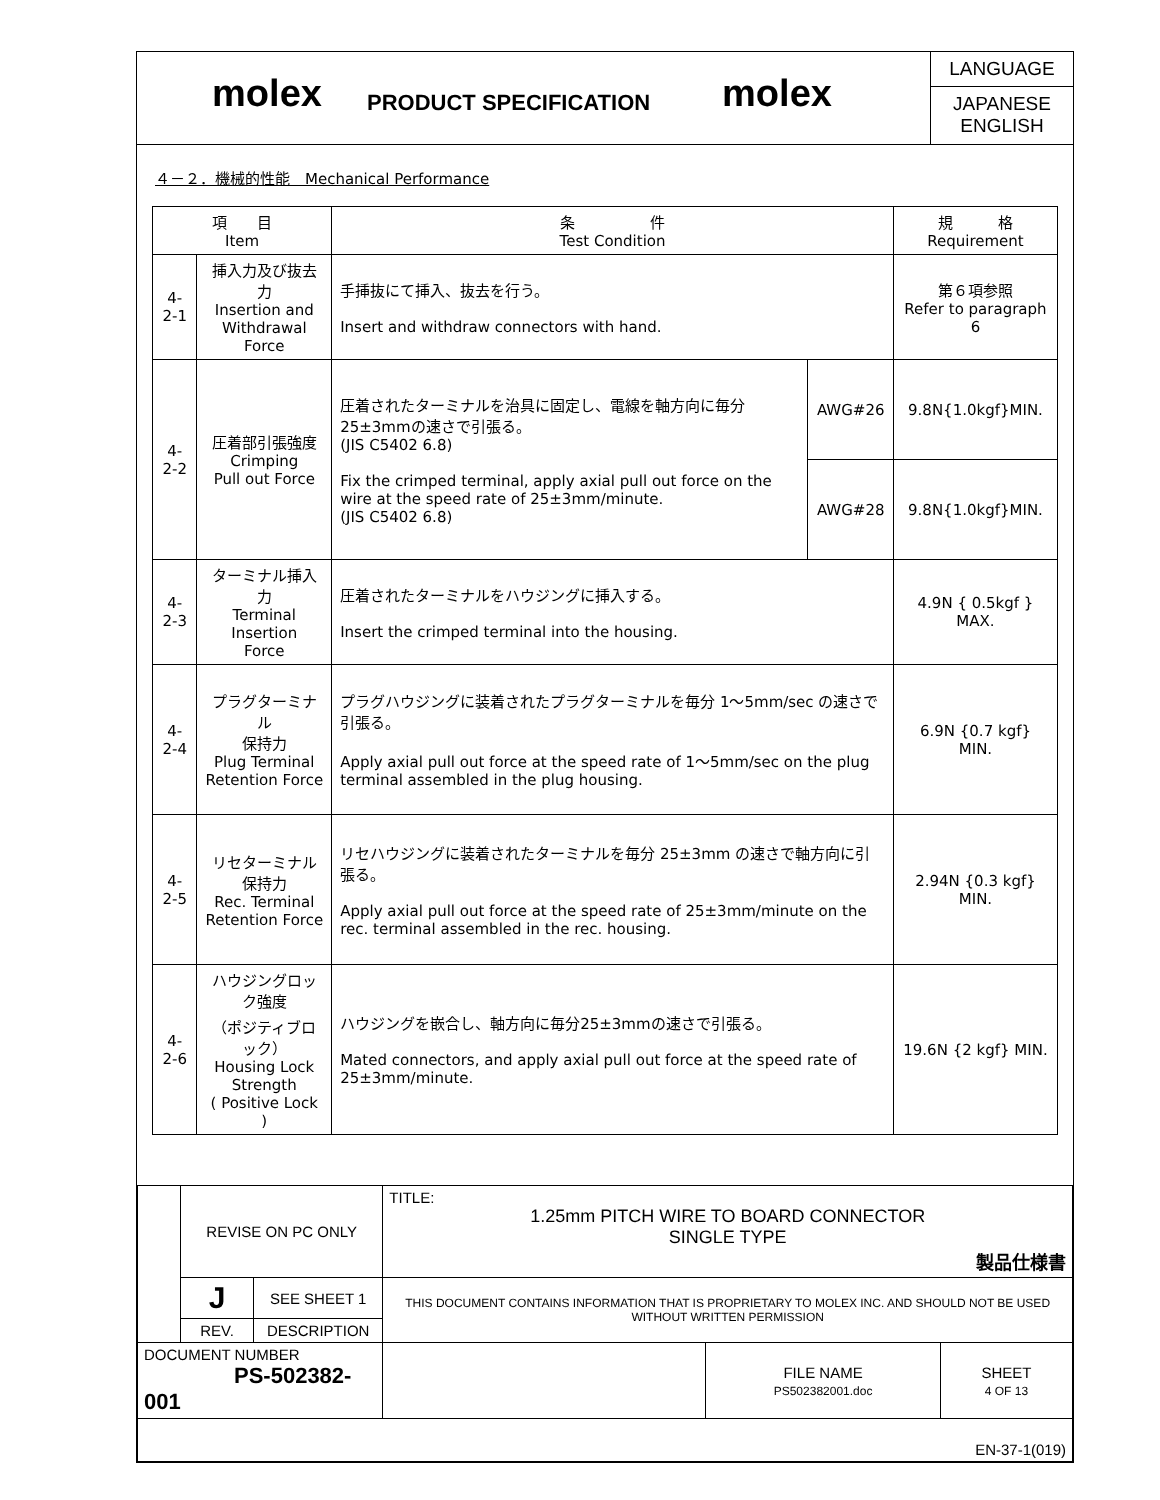molex
PRODUCT SPECIFICATION
molex
LANGUAGE
JAPANESE
ENGLISH
４－２．機械的性能　Mechanical Performance
| 項 目 Item | | 条 件 Test Condition | | 規 格 Requirement |
| --- | --- | --- | --- | --- |
| 4-2-1 | 挿入力及び抜去力 Insertion and Withdrawal Force | 手挿抜にて挿入、抜去を行う。 Insert and withdraw connectors with hand. | | 第６項参照 Refer to paragraph 6 |
| 4-2-2 | 圧着部引張強度 Crimping Pull out Force | 圧着されたターミナルを治具に固定し、電線を軸方向に毎分25±3mmの速さで引張る。 (JIS C5402 6.8) Fix the crimped terminal, apply axial pull out force on the wire at the speed rate of 25±3mm/minute. (JIS C5402 6.8) | AWG#26 | 9.8N{1.0kgf}MIN. |
| | | | AWG#28 | 9.8N{1.0kgf}MIN. |
| 4-2-3 | ターミナル挿入力 Terminal Insertion Force | 圧着されたターミナルをハウジングに挿入する。 Insert the crimped terminal into the housing. | | 4.9N { 0.5kgf } MAX. |
| 4-2-4 | プラグターミナル 保持力 Plug Terminal Retention Force | プラグハウジングに装着されたプラグターミナルを毎分 1～5mm/sec の速さで引張る。 Apply axial pull out force at the speed rate of 1～5mm/sec on the plug terminal assembled in the plug housing. | | 6.9N {0.7 kgf} MIN. |
| 4-2-5 | リセターミナル 保持力 Rec. Terminal Retention Force | リセハウジングに装着されたターミナルを毎分 25±3mm の速さで軸方向に引張る。 Apply axial pull out force at the speed rate of 25±3mm/minute on the rec. terminal assembled in the rec. housing. | | 2.94N {0.3 kgf} MIN. |
| 4-2-6 | ハウジングロック強度 （ポジティブロック） Housing Lock Strength ( Positive Lock ) | ハウジングを嵌合し、軸方向に毎分25±3mmの速さで引張る。 Mated connectors, and apply axial pull out force at the speed rate of 25±3mm/minute. | | 19.6N {2 kgf} MIN. |
| | REVISE ON PC ONLY | | TITLE: 1.25mm PITCH WIRE TO BOARD CONNECTOR SINGLE TYPE 製品仕様書 | | |
| | J | SEE SHEET 1 | THIS DOCUMENT CONTAINS INFORMATION THAT IS PROPRIETARY TO MOLEX INC. AND SHOULD NOT BE USED WITHOUT WRITTEN PERMISSION | | |
| | REV. | DESCRIPTION | | | |
| DOCUMENT NUMBER PS-502382-001 | | | | FILE NAME PS502382001.doc | SHEET 4 OF 13 |
| EN-37-1(019) | | | | | |